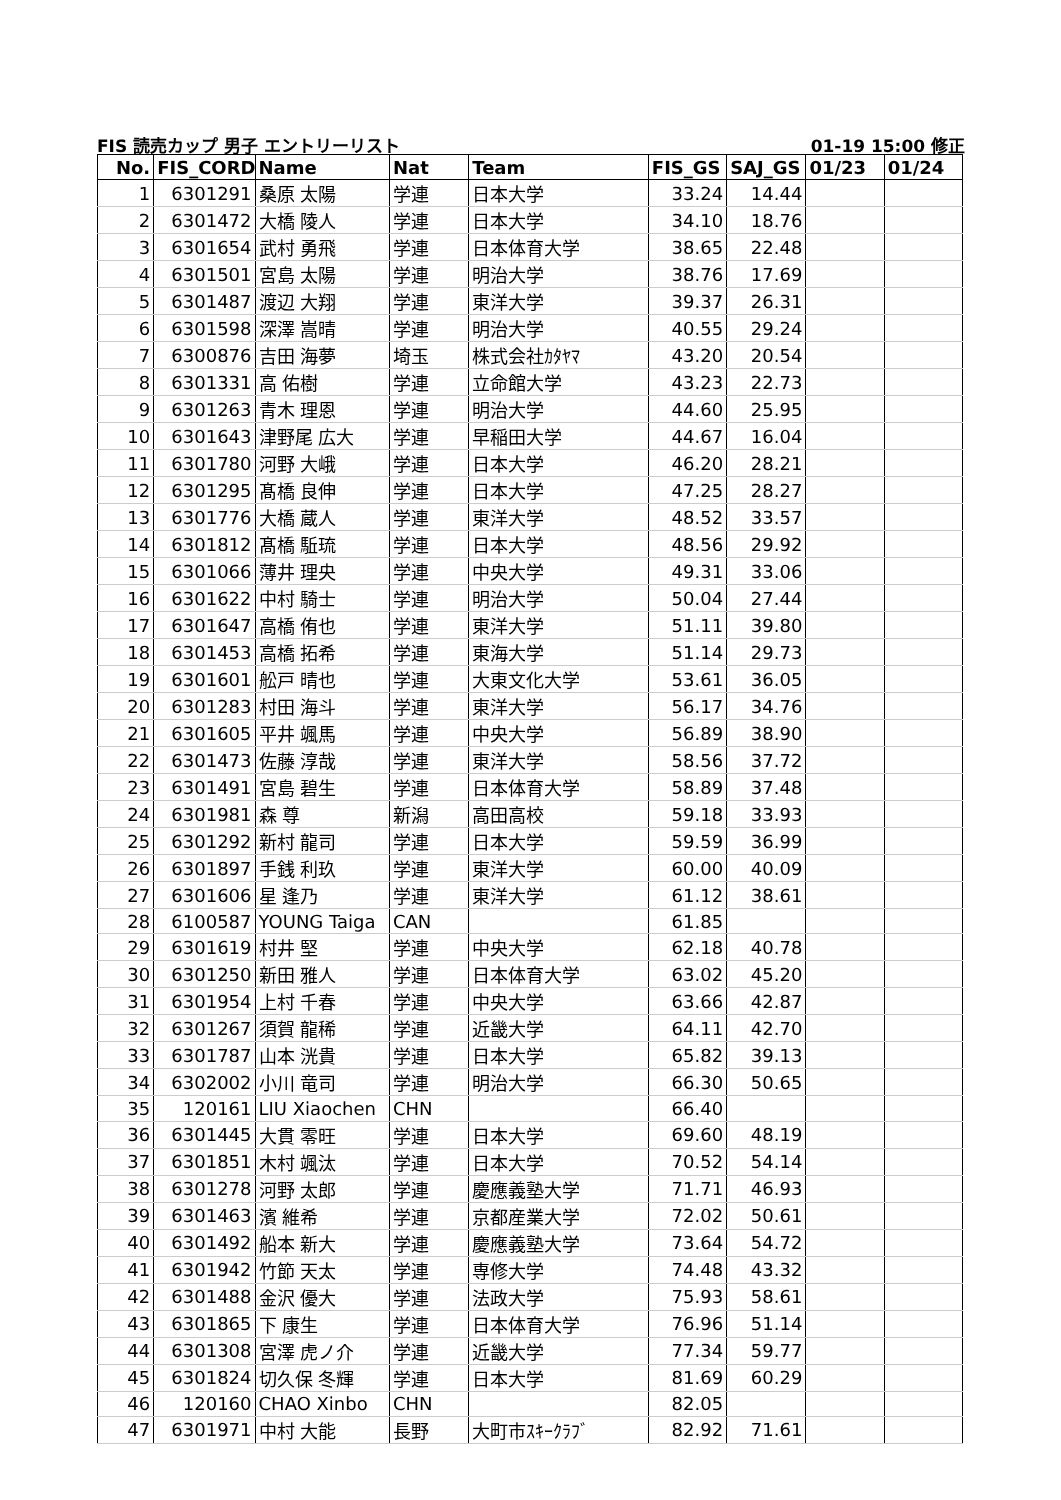FIS 読売カップ 男子 エントリーリスト 01-19 15:00 修正
| No. | FIS_CORD | Name | Nat | Team | FIS_GS | SAJ_GS | 01/23 | 01/24 |
| --- | --- | --- | --- | --- | --- | --- | --- | --- |
| 1 | 6301291 | 桑原 太陽 | 学連 | 日本大学 | 33.24 | 14.44 | | |
| 2 | 6301472 | 大橋 陵人 | 学連 | 日本大学 | 34.10 | 18.76 | | |
| 3 | 6301654 | 武村 勇飛 | 学連 | 日本体育大学 | 38.65 | 22.48 | | |
| 4 | 6301501 | 宮島 太陽 | 学連 | 明治大学 | 38.76 | 17.69 | | |
| 5 | 6301487 | 渡辺 大翔 | 学連 | 東洋大学 | 39.37 | 26.31 | | |
| 6 | 6301598 | 深澤 嵩晴 | 学連 | 明治大学 | 40.55 | 29.24 | | |
| 7 | 6300876 | 吉田 海夢 | 埼玉 | 株式会社ｶﾀﾔﾏ | 43.20 | 20.54 | | |
| 8 | 6301331 | 高 佑樹 | 学連 | 立命館大学 | 43.23 | 22.73 | | |
| 9 | 6301263 | 青木 理恩 | 学連 | 明治大学 | 44.60 | 25.95 | | |
| 10 | 6301643 | 津野尾 広大 | 学連 | 早稲田大学 | 44.67 | 16.04 | | |
| 11 | 6301780 | 河野 大峨 | 学連 | 日本大学 | 46.20 | 28.21 | | |
| 12 | 6301295 | 髙橋 良伸 | 学連 | 日本大学 | 47.25 | 28.27 | | |
| 13 | 6301776 | 大橋 蔵人 | 学連 | 東洋大学 | 48.52 | 33.57 | | |
| 14 | 6301812 | 髙橋 駈琉 | 学連 | 日本大学 | 48.56 | 29.92 | | |
| 15 | 6301066 | 薄井 理央 | 学連 | 中央大学 | 49.31 | 33.06 | | |
| 16 | 6301622 | 中村 騎士 | 学連 | 明治大学 | 50.04 | 27.44 | | |
| 17 | 6301647 | 高橋 侑也 | 学連 | 東洋大学 | 51.11 | 39.80 | | |
| 18 | 6301453 | 高橋 拓希 | 学連 | 東海大学 | 51.14 | 29.73 | | |
| 19 | 6301601 | 舩戸 晴也 | 学連 | 大東文化大学 | 53.61 | 36.05 | | |
| 20 | 6301283 | 村田 海斗 | 学連 | 東洋大学 | 56.17 | 34.76 | | |
| 21 | 6301605 | 平井 颯馬 | 学連 | 中央大学 | 56.89 | 38.90 | | |
| 22 | 6301473 | 佐藤 淳哉 | 学連 | 東洋大学 | 58.56 | 37.72 | | |
| 23 | 6301491 | 宮島 碧生 | 学連 | 日本体育大学 | 58.89 | 37.48 | | |
| 24 | 6301981 | 森 尊 | 新潟 | 高田高校 | 59.18 | 33.93 | | |
| 25 | 6301292 | 新村 龍司 | 学連 | 日本大学 | 59.59 | 36.99 | | |
| 26 | 6301897 | 手銭 利玖 | 学連 | 東洋大学 | 60.00 | 40.09 | | |
| 27 | 6301606 | 星 逢乃 | 学連 | 東洋大学 | 61.12 | 38.61 | | |
| 28 | 6100587 | YOUNG Taiga | CAN | | 61.85 | | | |
| 29 | 6301619 | 村井 堅 | 学連 | 中央大学 | 62.18 | 40.78 | | |
| 30 | 6301250 | 新田 雅人 | 学連 | 日本体育大学 | 63.02 | 45.20 | | |
| 31 | 6301954 | 上村 千春 | 学連 | 中央大学 | 63.66 | 42.87 | | |
| 32 | 6301267 | 須賀 龍稀 | 学連 | 近畿大学 | 64.11 | 42.70 | | |
| 33 | 6301787 | 山本 洸貴 | 学連 | 日本大学 | 65.82 | 39.13 | | |
| 34 | 6302002 | 小川 竜司 | 学連 | 明治大学 | 66.30 | 50.65 | | |
| 35 | 120161 | LIU Xiaochen | CHN | | 66.40 | | | |
| 36 | 6301445 | 大貫 零旺 | 学連 | 日本大学 | 69.60 | 48.19 | | |
| 37 | 6301851 | 木村 颯汰 | 学連 | 日本大学 | 70.52 | 54.14 | | |
| 38 | 6301278 | 河野 太郎 | 学連 | 慶應義塾大学 | 71.71 | 46.93 | | |
| 39 | 6301463 | 濱 維希 | 学連 | 京都産業大学 | 72.02 | 50.61 | | |
| 40 | 6301492 | 船本 新大 | 学連 | 慶應義塾大学 | 73.64 | 54.72 | | |
| 41 | 6301942 | 竹節 天太 | 学連 | 専修大学 | 74.48 | 43.32 | | |
| 42 | 6301488 | 金沢 優大 | 学連 | 法政大学 | 75.93 | 58.61 | | |
| 43 | 6301865 | 下 康生 | 学連 | 日本体育大学 | 76.96 | 51.14 | | |
| 44 | 6301308 | 宮澤 虎ノ介 | 学連 | 近畿大学 | 77.34 | 59.77 | | |
| 45 | 6301824 | 切久保 冬輝 | 学連 | 日本大学 | 81.69 | 60.29 | | |
| 46 | 120160 | CHAO Xinbo | CHN | | 82.05 | | | |
| 47 | 6301971 | 中村 大能 | 長野 | 大町市ｽｷｰｸﾗﾌﾞ | 82.92 | 71.61 | | |